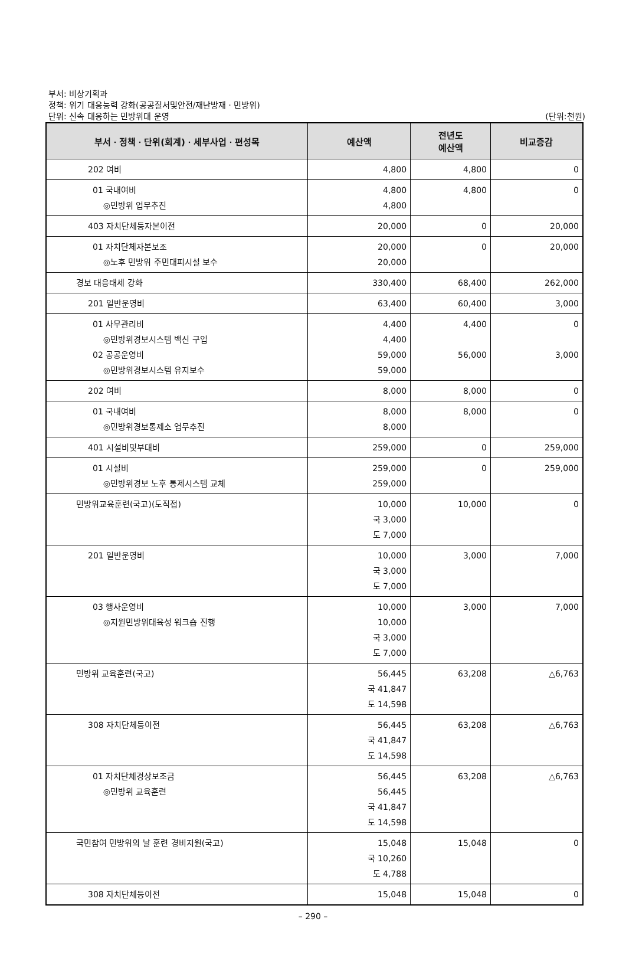부서: 비상기획과
정책: 위기 대응능력 강화(공공질서및안전/재난방재ㆍ민방위)
단위: 신속 대응하는 민방위대 운영
(단위:천원)
| 부서ㆍ정책ㆍ단위(회계)ㆍ세부사업ㆍ편성목 | 예산액 | 전년도 예산액 | 비교증감 |
| --- | --- | --- | --- |
| 202 여비 | 4,800 | 4,800 | 0 |
| 01 국내여비 ◎민방위 업무추진 | 4,800 4,800 | 4,800 | 0 |
| 403 자치단체등자본이전 | 20,000 | 0 | 20,000 |
| 01 자치단체자본보조 ◎노후 민방위 주민대피시설 보수 | 20,000 20,000 | 0 | 20,000 |
| 경보 대응태세 강화 | 330,400 | 68,400 | 262,000 |
| 201 일반운영비 | 63,400 | 60,400 | 3,000 |
| 01 사무관리비 ◎민방위경보시스템 백신 구입 02 공공운영비 ◎민방위경보시스템 유지보수 | 4,400 4,400 59,000 59,000 | 4,400 56,000 | 0 3,000 |
| 202 여비 | 8,000 | 8,000 | 0 |
| 01 국내여비 ◎민방위경보통제소 업무추진 | 8,000 8,000 | 8,000 | 0 |
| 401 시설비및부대비 | 259,000 | 0 | 259,000 |
| 01 시설비 ◎민방위경보 노후 통제시스템 교체 | 259,000 259,000 | 0 | 259,000 |
| 민방위교육훈련(국고)(도직접) | 10,000 국 3,000 도 7,000 | 10,000 | 0 |
| 201 일반운영비 | 10,000 국 3,000 도 7,000 | 3,000 | 7,000 |
| 03 행사운영비 ◎지원민방위대육성 워크숍 진행 | 10,000 10,000 국 3,000 도 7,000 | 3,000 | 7,000 |
| 민방위 교육훈련(국고) | 56,445 국 41,847 도 14,598 | 63,208 | △6,763 |
| 308 자치단체등이전 | 56,445 국 41,847 도 14,598 | 63,208 | △6,763 |
| 01 자치단체경상보조금 ◎민방위 교육훈련 | 56,445 56,445 국 41,847 도 14,598 | 63,208 | △6,763 |
| 국민참여 민방위의 날 훈련 경비지원(국고) | 15,048 국 10,260 도 4,788 | 15,048 | 0 |
| 308 자치단체등이전 | 15,048 | 15,048 | 0 |
– 290 –